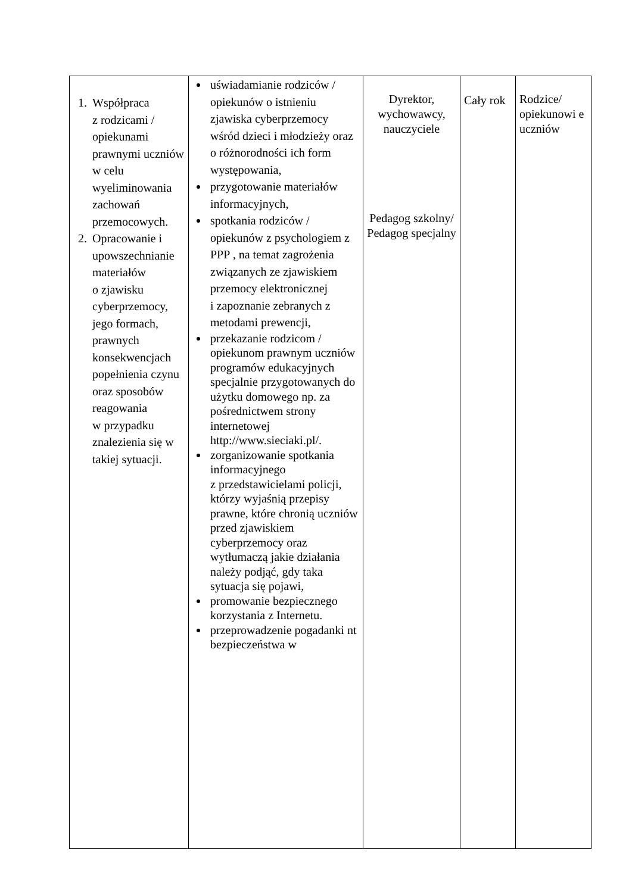| 1. Współpraca z rodzicami / opiekunami prawnymi uczniów w celu wyeliminowania zachowań przemocowych. 2. Opracowanie i upowszechnianie materiałów o zjawisku cyberprzemocy, jego formach, prawnych konsekwencjach popełnienia czynu oraz sposobów reagowania w przypadku znalezienia się w takiej sytuacji. | uświadamianie rodziców / opiekunów o istnieniu zjawiska cyberprzemocy wśród dzieci i młodzieży oraz o różnorodności ich form występowania, przygotowanie materiałów informacyjnych, spotkania rodziców / opiekunów z psychologiem z PPP , na temat zagrożenia związanych ze zjawiskiem przemocy elektronicznej i zapoznanie zebranych z metodami prewencji, przekazanie rodzicom / opiekunom prawnym uczniów programów edukacyjnych specjalnie przygotowanych do użytku domowego np. za pośrednictwem strony internetowej http://www.sieciaki.pl/ . zorganizowanie spotkania informacyjnego z przedstawicielami policji, którzy wyjaśnią przepisy prawne, które chronią uczniów przed zjawiskiem cyberprzemocy oraz wytłumaczą jakie działania należy podjąć, gdy taka sytuacja się pojawi, promowanie bezpiecznego korzystania z Internetu. przeprowadzenie pogadanki nt bezpieczeństwa w | Dyrektor, wychowawcy, nauczyciele Pedagog szkolny/ Pedagog specjalny | Cały rok | Rodzice/ opiekunowi e uczniów |